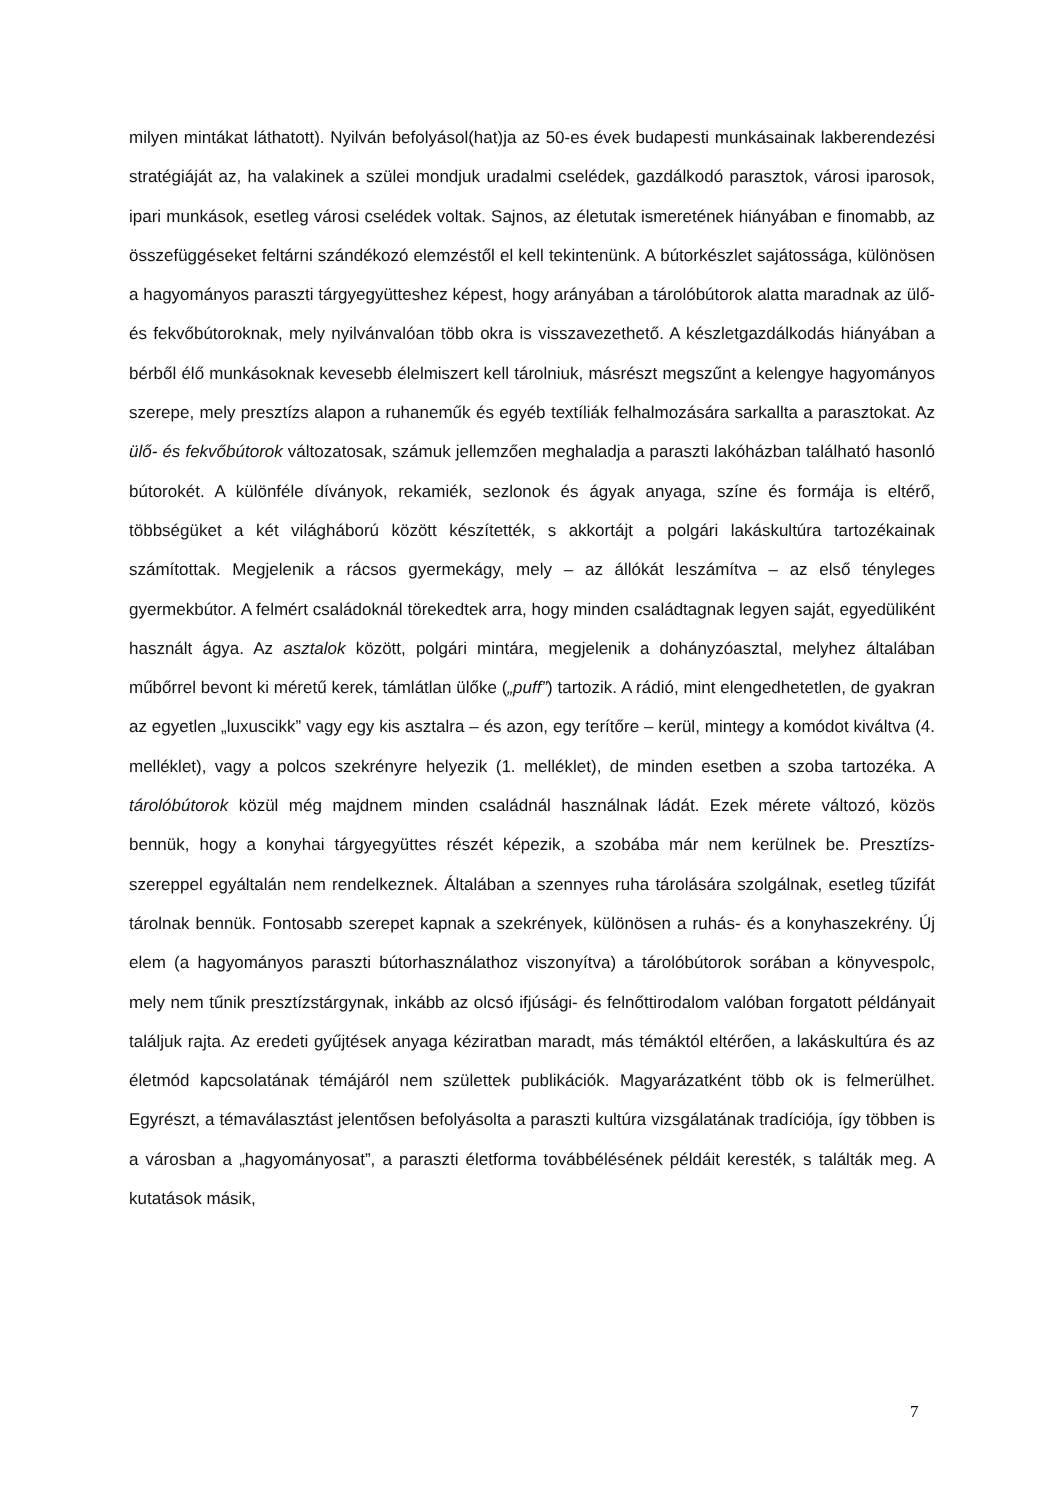milyen mintákat láthatott). Nyilván befolyásol(hat)ja az 50-es évek budapesti munkásainak lakberendezési stratégiáját az, ha valakinek a szülei mondjuk uradalmi cselédek, gazdálkodó parasztok, városi iparosok, ipari munkások, esetleg városi cselédek voltak. Sajnos, az életutak ismeretének hiányában e finomabb, az összefüggéseket feltárni szándékozó elemzéstől el kell tekintenünk. A bútorkészlet sajátossága, különösen a hagyományos paraszti tárgyegyütteshez képest, hogy arányában a tárolóbútorok alatta maradnak az ülő- és fekvőbútoroknak, mely nyilvánvalóan több okra is visszavezethető. A készletgazdálkodás hiányában a bérből élő munkásoknak kevesebb élelmiszert kell tárolniuk, másrészt megszűnt a kelengye hagyományos szerepe, mely presztízs alapon a ruhaneműk és egyéb textíliák felhalmozására sarkallta a parasztokat. Az ülő- és fekvőbútorok változatosak, számuk jellemzően meghaladja a paraszti lakóházban található hasonló bútorokét. A különféle dívány­ok, rekamiék, sezlonok és ágyak anyaga, színe és formája is eltérő, többségüket a két világháború között készítették, s akkortájt a polgári lakáskultúra tartozékainak számítottak. Megjelenik a rácsos gyermekágy, mely – az állókát leszámítva – az első tényleges gyermekbútor. A felmért családoknál törekedtek arra, hogy minden családtagnak legyen saját, egyedüliként használt ágya. Az asztalok között, polgári mintára, megjelenik a dohányzóasztal, melyhez általában műbőrrel bevont ki méretű kerek, támlátlan ülőke („puff”) tartozik. A rádió, mint elengedhetetlen, de gyakran az egyetlen „luxuscikk” vagy egy kis asztalra – és azon, egy terítőre – kerül, mintegy a komódot kiváltva (4. melléklet), vagy a polcos szekrényre helyezik (1. melléklet), de minden esetben a szoba tartozéka. A tárolóbútorok közül még majdnem minden családnál használnak ládát. Ezek mérete változó, közös bennük, hogy a konyhai tárgyegyüttes részét képezik, a szobába már nem kerülnek be. Presztízs-szereppel egyáltalán nem rendelkeznek. Általában a szennyes ruha tárolására szolgálnak, esetleg tűzifát tárolnak bennük. Fontosabb szerepet kapnak a szekrények, különösen a ruhás- és a konyhaszekrény. Új elem (a hagyományos paraszti bútorhasználathoz viszonyítva) a tárolóbútorok sorában a könyvespolc, mely nem tűnik presztízstárgynak, inkább az olcsó ifjúsági- és felnőttirodalom valóban forgatott példányait találjuk rajta. Az eredeti gyűjtések anyaga kéziratban maradt, más témáktól eltérően, a lakáskultúra és az életmód kapcsolatának témájáról nem születtek publikációk. Magyarázatként több ok is felmerülhet. Egyrészt, a témaválasztást jelentősen befolyásolta a paraszti kultúra vizsgálatának tradíciója, így többen is a városban a „hagyományosat”, a paraszti életforma továbbélésének példáit keresték, s találták meg. A kutatások másik,
7